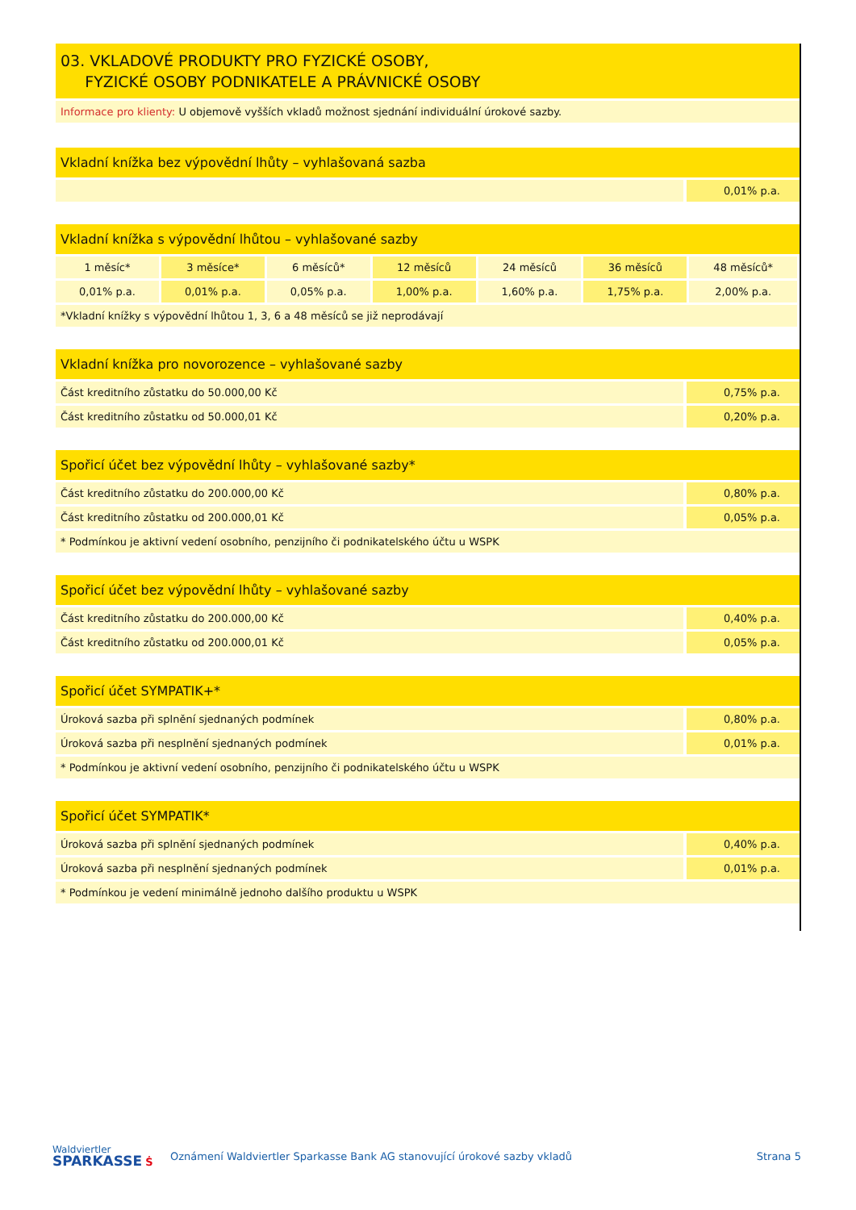03. VKLADOVÉ PRODUKTY PRO FYZICKÉ OSOBY,
FYZICKÉ OSOBY PODNIKATELE A PRÁVNICKÉ OSOBY
Informace pro klienty: U objemově vyšších vkladů možnost sjednání individuální úrokové sazby.
| Vkladní knížka bez výpovědní lhůty – vyhlašovaná sazba | |
| --- | --- |
| | 0,01% p.a. |
| Vkladní knížka s výpovědní lhůtou – vyhlašované sazby | | | | | | |
| --- | --- | --- | --- | --- | --- | --- |
| 1 měsíc* | 3 měsíce* | 6 měsíců* | 12 měsíců | 24 měsíců | 36 měsíců | 48 měsíců* |
| 0,01% p.a. | 0,01% p.a. | 0,05% p.a. | 1,00% p.a. | 1,60% p.a. | 1,75% p.a. | 2,00% p.a. |
| *Vkladní knížky s výpovědní lhůtou 1, 3, 6 a 48 měsíců se již neprodávají | | | | | | |
| Vkladní knížka pro novorozence – vyhlašované sazby | |
| --- | --- |
| Část kreditního zůstatku do 50.000,00 Kč | 0,75% p.a. |
| Část kreditního zůstatku od 50.000,01 Kč | 0,20% p.a. |
| Spořicí účet bez výpovědní lhůty – vyhlašované sazby* | |
| --- | --- |
| Část kreditního zůstatku do 200.000,00 Kč | 0,80% p.a. |
| Část kreditního zůstatku od 200.000,01 Kč | 0,05% p.a. |
| * Podmínkou je aktivní vedení osobního, penzijního či podnikatelského účtu u WSPK | |
| Spořicí účet bez výpovědní lhůty – vyhlašované sazby | |
| --- | --- |
| Část kreditního zůstatku do 200.000,00 Kč | 0,40% p.a. |
| Část kreditního zůstatku od 200.000,01 Kč | 0,05% p.a. |
| Spořicí účet SYMPATIK+* | |
| --- | --- |
| Úroková sazba při splnění sjednaných podmínek | 0,80% p.a. |
| Úroková sazba při nesplnění sjednaných podmínek | 0,01% p.a. |
| * Podmínkou je aktivní vedení osobního, penzijního či podnikatelského účtu u WSPK | |
| Spořicí účet SYMPATIK* | |
| --- | --- |
| Úroková sazba při splnění sjednaných podmínek | 0,40% p.a. |
| Úroková sazba při nesplnění sjednaných podmínek | 0,01% p.a. |
| * Podmínkou je vedení minimálně jednoho dalšího produktu u WSPK | |
Waldviertler
SPARKASSE Ṡ
Oznámení Waldviertler Sparkasse Bank AG stanovující úrokové sazby vkladů
Strana 5